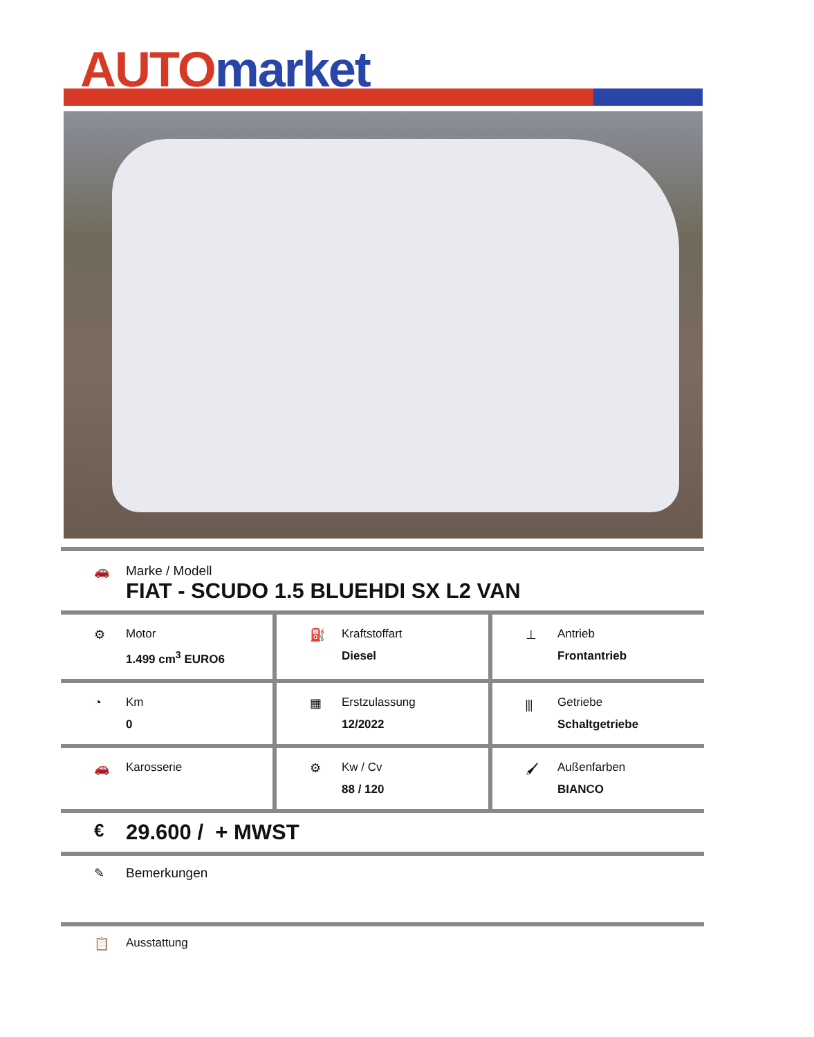AUTO market
🚗 Marke / Modell
FIAT - SCUDO 1.5 BLUEHDI SX L2 VAN
⚙ Motor
1.499 cm<sup>3</sup> EURO6
⛽ Kraftstoffart
Diesel
⊥ Antrieb
Frontantrieb
◔ Km
0
▦ Erstzulassung
12/2022
⫼ Getriebe
Schaltgetriebe
🚗 Karosserie ⚙ Kw / Cv
88 / 120
🖌 Außenfarben
BIANCO
€
29.600 / + MWST
✎ Bemerkungen
📋 Ausstattung